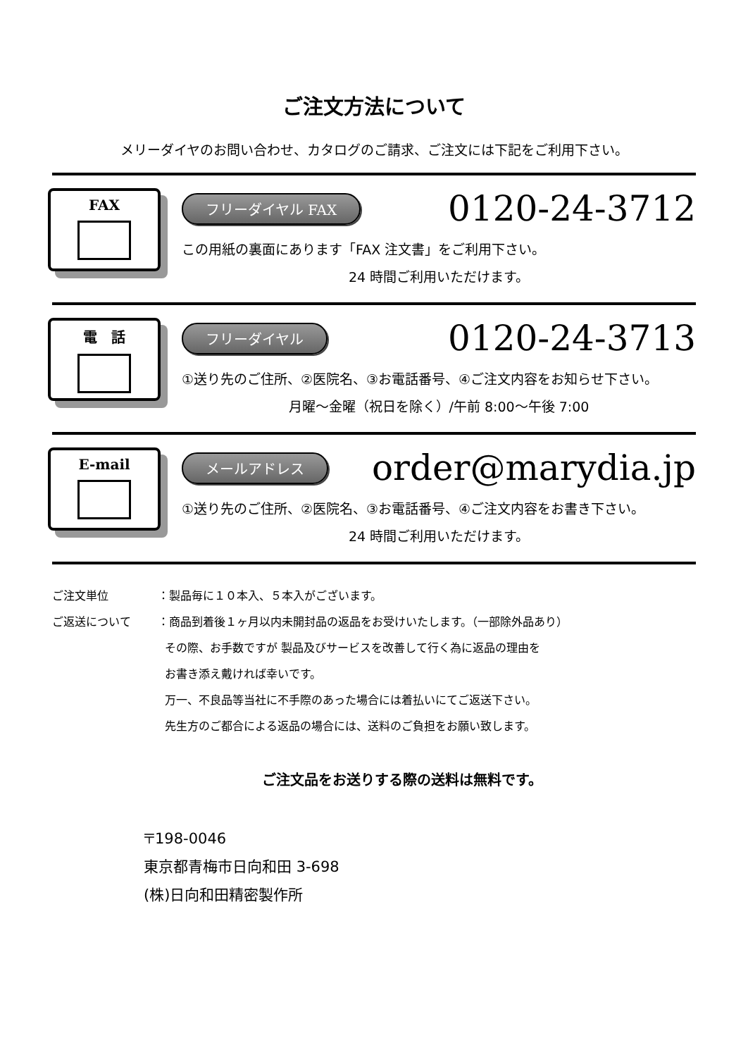ご注文方法について
メリーダイヤのお問い合わせ、カタログのご請求、ご注文には下記をご利用下さい。
FAX
フリーダイヤル FAX 0120-24-3712
この用紙の裏面にあります「FAX 注文書」をご利用下さい。
24 時間ご利用いただけます。
電　話
フリーダイヤル 0120-24-3713
①送り先のご住所、②医院名、③お電話番号、④ご注文内容をお知らせ下さい。
月曜～金曜（祝日を除く）/午前 8:00～午後 7:00
E-mail
メールアドレス order@marydia.jp
①送り先のご住所、②医院名、③お電話番号、④ご注文内容をお書き下さい。
24 時間ご利用いただけます。
ご注文単位 ：製品毎に１０本入、５本入がございます。
ご返送について ：商品到着後１ヶ月以内未開封品の返品をお受けいたします。（一部除外品あり）
その際、お手数ですが 製品及びサービスを改善して行く為に返品の理由を
お書き添え戴ければ幸いです。
万一、不良品等当社に不手際のあった場合には着払いにてご返送下さい。
先生方のご都合による返品の場合には、送料のご負担をお願い致します。
ご注文品をお送りする際の送料は無料です。
〒198-0046
東京都青梅市日向和田 3-698
(株)日向和田精密製作所